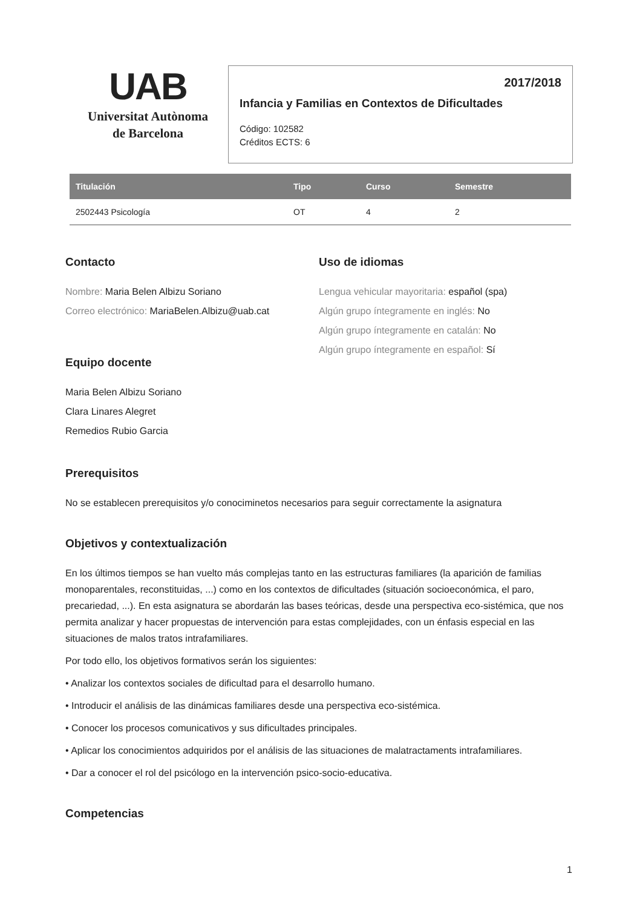UAB
Universitat Autònoma
de Barcelona
2017/2018
Infancia y Familias en Contextos de Dificultades
Código: 102582
Créditos ECTS: 6
| Titulación | Tipo | Curso | Semestre |
| --- | --- | --- | --- |
| 2502443 Psicología | OT | 4 | 2 |
Contacto
Nombre: Maria Belen Albizu Soriano
Correo electrónico: MariaBelen.Albizu@uab.cat
Equipo docente
Maria Belen Albizu Soriano
Clara Linares Alegret
Remedios Rubio Garcia
Uso de idiomas
Lengua vehicular mayoritaria: español (spa)
Algún grupo íntegramente en inglés: No
Algún grupo íntegramente en catalán: No
Algún grupo íntegramente en español: Sí
Prerequisitos
No se establecen prerequisitos y/o conociminetos necesarios para seguir correctamente la asignatura
Objetivos y contextualización
En los últimos tiempos se han vuelto más complejas tanto en las estructuras familiares (la aparición de familias monoparentales, reconstituidas, ...) como en los contextos de dificultades (situación socioeconómica, el paro, precariedad, ...). En esta asignatura se abordarán las bases teóricas, desde una perspectiva eco-sistémica, que nos permita analizar y hacer propuestas de intervención para estas complejidades, con un énfasis especial en las situaciones de malos tratos intrafamiliares.
Por todo ello, los objetivos formativos serán los siguientes:
• Analizar los contextos sociales de dificultad para el desarrollo humano.
• Introducir el análisis de las dinámicas familiares desde una perspectiva eco-sistémica.
• Conocer los procesos comunicativos y sus dificultades principales.
• Aplicar los conocimientos adquiridos por el análisis de las situaciones de malatractaments intrafamiliares.
• Dar a conocer el rol del psicólogo en la intervención psico-socio-educativa.
Competencias
1